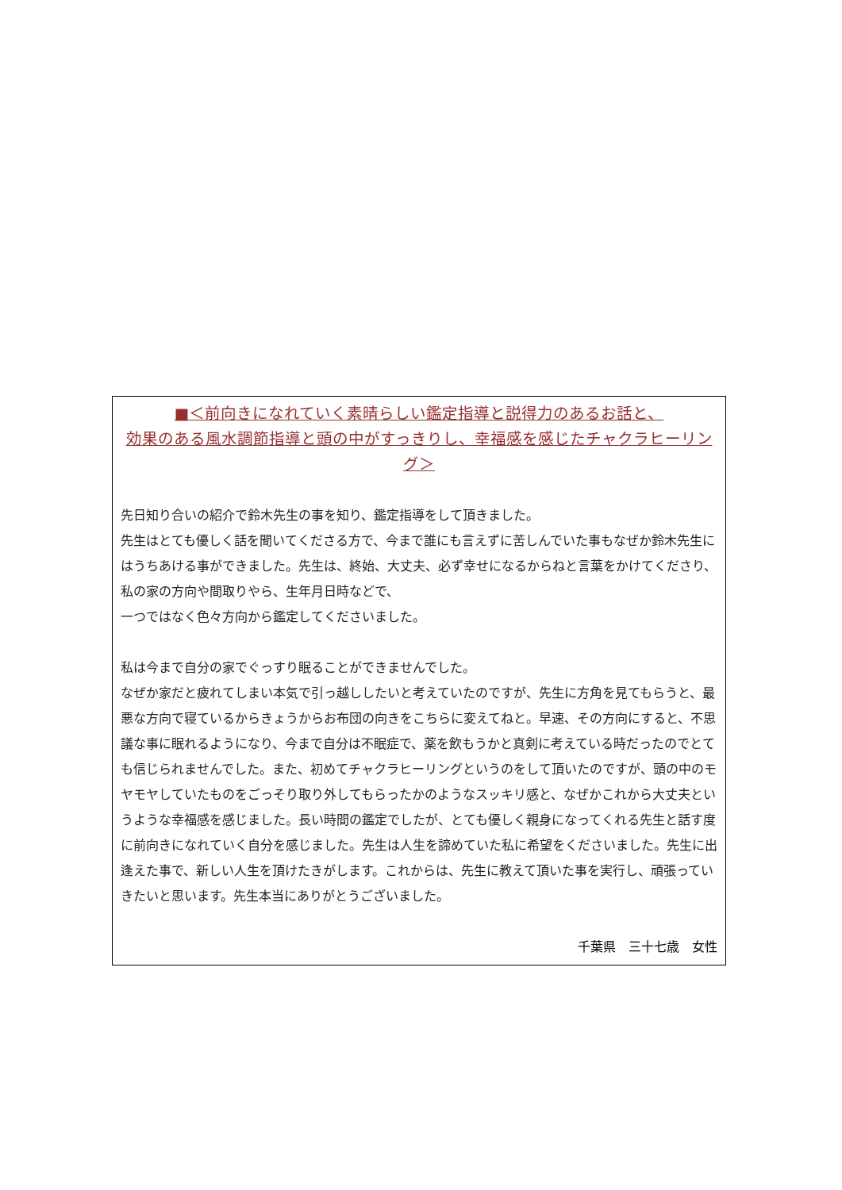■＜前向きになれていく素晴らしい鑑定指導と説得力のあるお話と、
効果のある風水調節指導と頭の中がすっきりし、幸福感を感じたチャクラヒーリング＞
先日知り合いの紹介で鈴木先生の事を知り、鑑定指導をして頂きました。
先生はとても優しく話を聞いてくださる方で、今まで誰にも言えずに苦しんでいた事もなぜか鈴木先生にはうちあける事ができました。先生は、終始、大丈夫、必ず幸せになるからねと言葉をかけてくださり、私の家の方向や間取りやら、生年月日時などで、
一つではなく色々方向から鑑定してくださいました。
私は今まで自分の家でぐっすり眠ることができませんでした。
なぜか家だと疲れてしまい本気で引っ越ししたいと考えていたのですが、先生に方角を見てもらうと、最悪な方向で寝ているからきょうからお布団の向きをこちらに変えてねと。早速、その方向にすると、不思議な事に眠れるようになり、今まで自分は不眠症で、薬を飲もうかと真剣に考えている時だったのでとても信じられませんでした。また、初めてチャクラヒーリングというのをして頂いたのですが、頭の中のモヤモヤしていたものをごっそり取り外してもらったかのようなスッキリ感と、なぜかこれから大丈夫というような幸福感を感じました。長い時間の鑑定でしたが、とても優しく親身になってくれる先生と話す度に前向きになれていく自分を感じました。先生は人生を諦めていた私に希望をくださいました。先生に出逢えた事で、新しい人生を頂けたきがします。これからは、先生に教えて頂いた事を実行し、頑張っていきたいと思います。先生本当にありがとうございました。
千葉県　三十七歳　女性